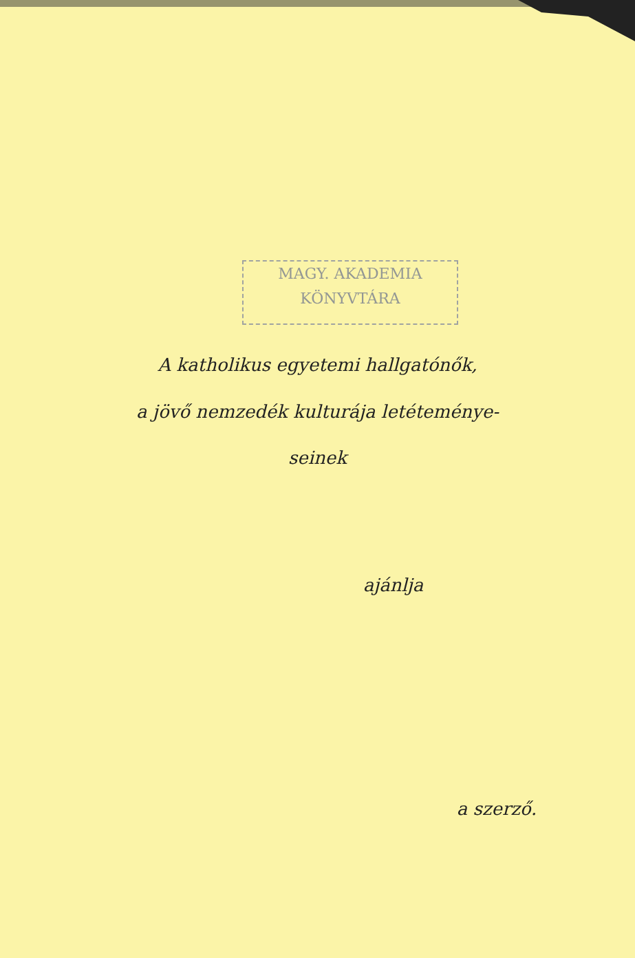MAGY. AKADEMIA
KÖNYVTÁRA
A katholikus egyetemi hallgatónők,
a jövő nemzedék kulturája letéteménye-
seinek
ajánlja
a szerző.